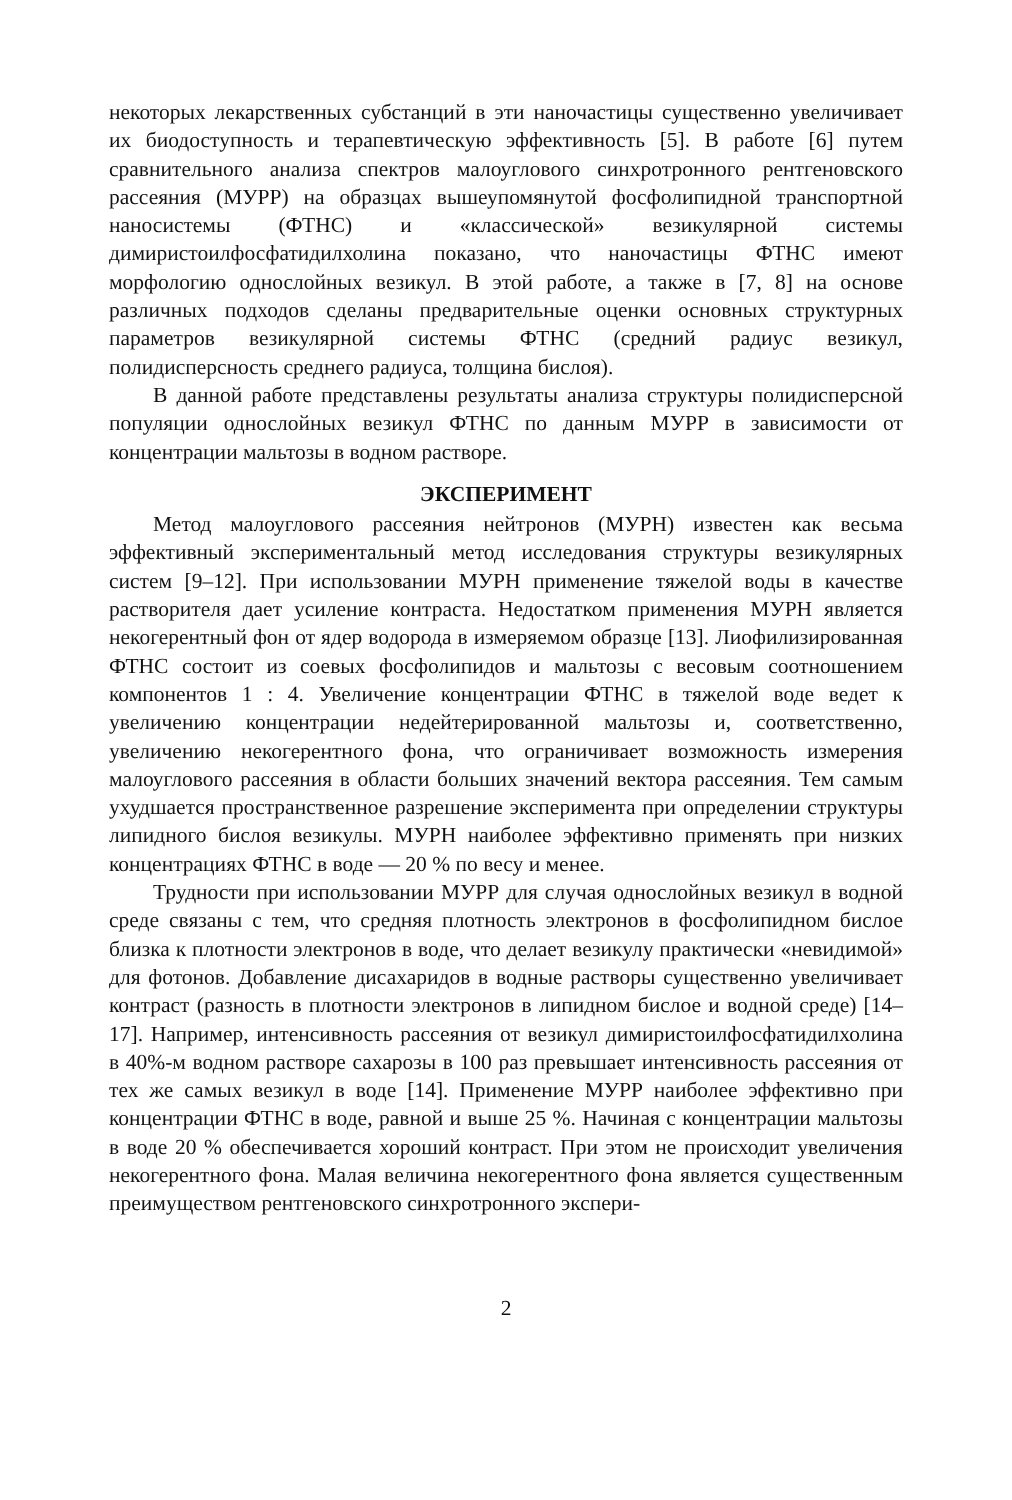некоторых лекарственных субстанций в эти наночастицы существенно увеличивает их биодоступность и терапевтическую эффективность [5]. В работе [6] путем сравнительного анализа спектров малоуглового синхротронного рентгеновского рассеяния (МУРР) на образцах вышеупомянутой фосфолипидной транспортной наносистемы (ФТНС) и «классической» везикулярной системы димиристоилфосфатидилхолина показано, что наночастицы ФТНС имеют морфологию однослойных везикул. В этой работе, а также в [7, 8] на основе различных подходов сделаны предварительные оценки основных структурных параметров везикулярной системы ФТНС (средний радиус везикул, полидисперсность среднего радиуса, толщина бислоя).
В данной работе представлены результаты анализа структуры полидисперсной популяции однослойных везикул ФТНС по данным МУРР в зависимости от концентрации мальтозы в водном растворе.
ЭКСПЕРИМЕНТ
Метод малоуглового рассеяния нейтронов (МУРН) известен как весьма эффективный экспериментальный метод исследования структуры везикулярных систем [9–12]. При использовании МУРН применение тяжелой воды в качестве растворителя дает усиление контраста. Недостатком применения МУРН является некогерентный фон от ядер водорода в измеряемом образце [13]. Лиофилизированная ФТНС состоит из соевых фосфолипидов и мальтозы с весовым соотношением компонентов 1 : 4. Увеличение концентрации ФТНС в тяжелой воде ведет к увеличению концентрации недейтерированной мальтозы и, соответственно, увеличению некогерентного фона, что ограничивает возможность измерения малоуглового рассеяния в области больших значений вектора рассеяния. Тем самым ухудшается пространственное разрешение эксперимента при определении структуры липидного бислоя везикулы. МУРН наиболее эффективно применять при низких концентрациях ФТНС в воде — 20 % по весу и менее.
Трудности при использовании МУРР для случая однослойных везикул в водной среде связаны с тем, что средняя плотность электронов в фосфолипидном бислое близка к плотности электронов в воде, что делает везикулу практически «невидимой» для фотонов. Добавление дисахаридов в водные растворы существенно увеличивает контраст (разность в плотности электронов в липидном бислое и водной среде) [14–17]. Например, интенсивность рассеяния от везикул димиристоилфосфатидилхолина в 40%-м водном растворе сахарозы в 100 раз превышает интенсивность рассеяния от тех же самых везикул в воде [14]. Применение МУРР наиболее эффективно при концентрации ФТНС в воде, равной и выше 25 %. Начиная с концентрации мальтозы в воде 20 % обеспечивается хороший контраст. При этом не происходит увеличения некогерентного фона. Малая величина некогерентного фона является существенным преимуществом рентгеновского синхротронного экспери-
2